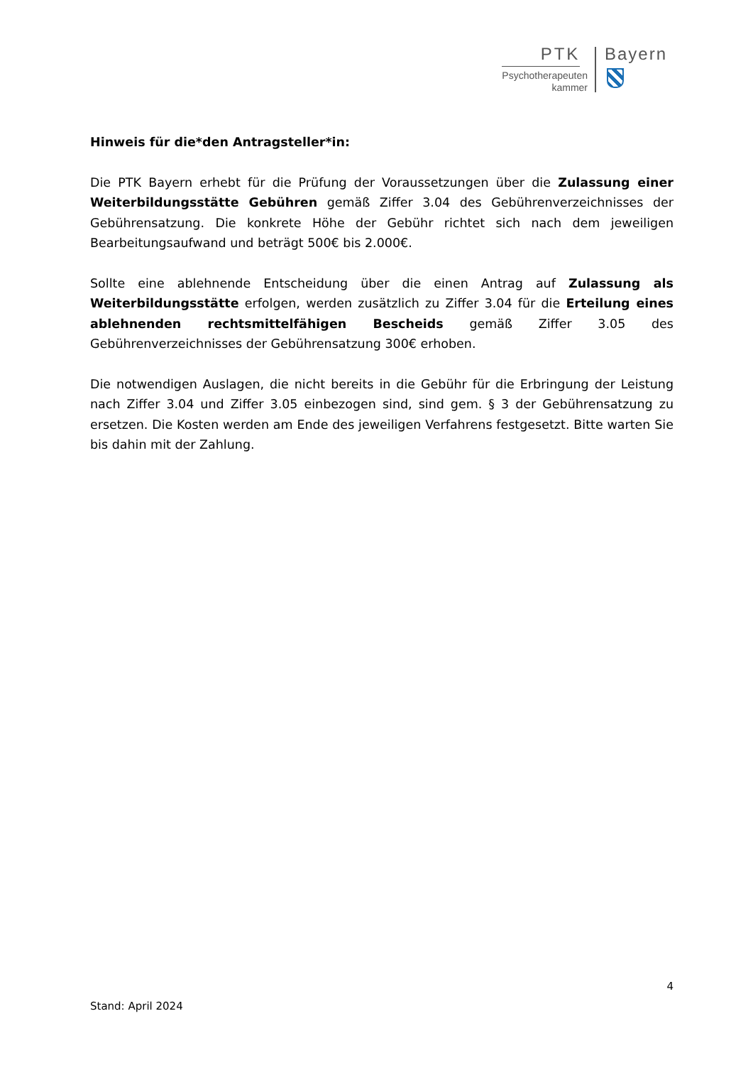PTK
Psychotherapeuten
kammer
Bayern
Hinweis für die*den Antragsteller*in:
Die PTK Bayern erhebt für die Prüfung der Voraussetzungen über die Zulassung einer Weiterbildungsstätte Gebühren gemäß Ziffer 3.04 des Gebührenverzeichnisses der Gebührensatzung. Die konkrete Höhe der Gebühr richtet sich nach dem jeweiligen Bearbeitungsaufwand und beträgt 500€ bis 2.000€.
Sollte eine ablehnende Entscheidung über die einen Antrag auf Zulassung als Weiterbildungsstätte erfolgen, werden zusätzlich zu Ziffer 3.04 für die Erteilung eines ablehnenden rechtsmittelfähigen Bescheids gemäß Ziffer 3.05 des Gebührenverzeichnisses der Gebührensatzung 300€ erhoben.
Die notwendigen Auslagen, die nicht bereits in die Gebühr für die Erbringung der Leistung nach Ziffer 3.04 und Ziffer 3.05 einbezogen sind, sind gem. § 3 der Gebührensatzung zu ersetzen. Die Kosten werden am Ende des jeweiligen Verfahrens festgesetzt. Bitte warten Sie bis dahin mit der Zahlung.
4
Stand: April 2024